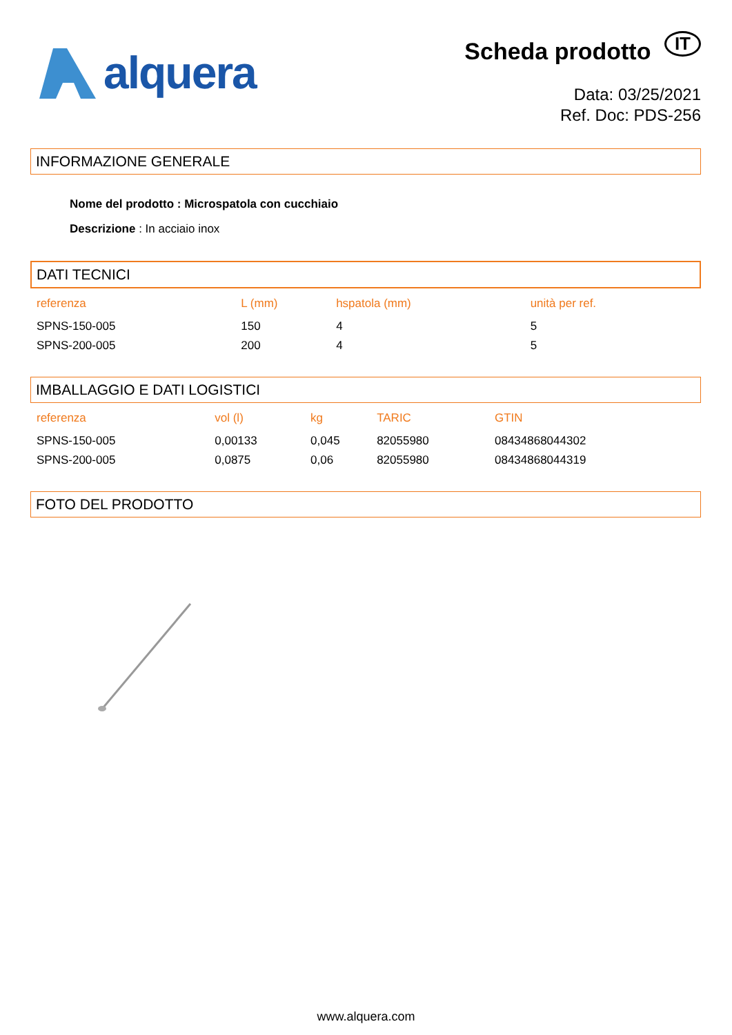alquera
Scheda prodotto IT
Data: 03/25/2021
Ref. Doc: PDS-256
INFORMAZIONE GENERALE
Nome del prodotto : Microspatola con cucchiaio
Descrizione : In acciaio inox
DATI TECNICI
| referenza | L (mm) | hspatola (mm) | unità per ref. |
| --- | --- | --- | --- |
| SPNS-150-005 | 150 | 4 | 5 |
| SPNS-200-005 | 200 | 4 | 5 |
IMBALLAGGIO E DATI LOGISTICI
| referenza | vol (l) | kg | TARIC | GTIN |
| --- | --- | --- | --- | --- |
| SPNS-150-005 | 0,00133 | 0,045 | 82055980 | 08434868044302 |
| SPNS-200-005 | 0,0875 | 0,06 | 82055980 | 08434868044319 |
FOTO DEL PRODOTTO
www.alquera.com